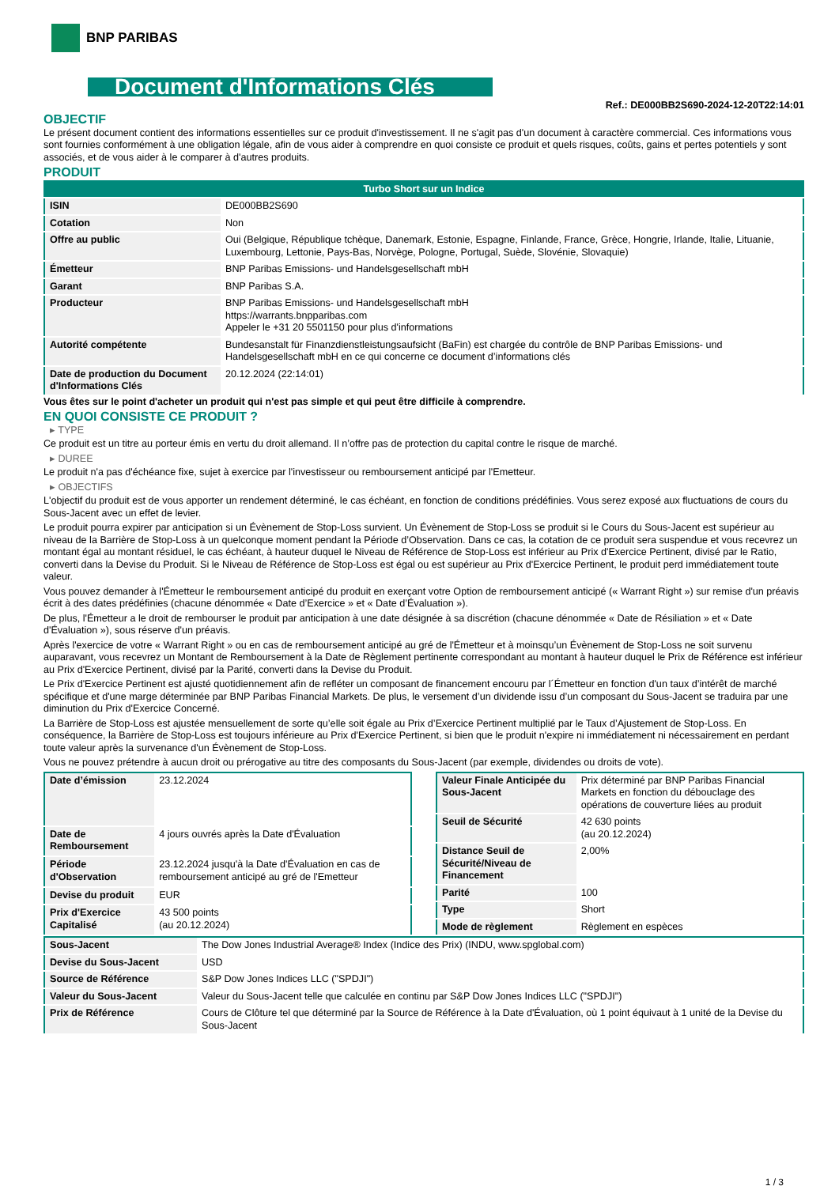BNP PARIBAS
Document d'Informations Clés
Ref.: DE000BB2S690-2024-12-20T22:14:01
OBJECTIF
Le présent document contient des informations essentielles sur ce produit d'investissement. Il ne s'agit pas d'un document à caractère commercial. Ces informations vous sont fournies conformément à une obligation légale, afin de vous aider à comprendre en quoi consiste ce produit et quels risques, coûts, gains et pertes potentiels y sont associés, et de vous aider à le comparer à d'autres produits.
PRODUIT
| Turbo Short sur un Indice | |
| ISIN | DE000BB2S690 |
| Cotation | Non |
| Offre au public | Oui (Belgique, République tchèque, Danemark, Estonie, Espagne, Finlande, France, Grèce, Hongrie, Irlande, Italie, Lituanie, Luxembourg, Lettonie, Pays-Bas, Norvège, Pologne, Portugal, Suède, Slovénie, Slovaquie) |
| Émetteur | BNP Paribas Emissions- und Handelsgesellschaft mbH |
| Garant | BNP Paribas S.A. |
| Producteur | BNP Paribas Emissions- und Handelsgesellschaft mbH https://warrants.bnpparibas.com Appeler le +31 20 5501150 pour plus d'informations |
| Autorité compétente | Bundesanstalt für Finanzdienstleistungsaufsicht (BaFin) est chargée du contrôle de BNP Paribas Emissions- und Handelsgesellschaft mbH en ce qui concerne ce document d’informations clés |
| Date de production du Document d'Informations Clés | 20.12.2024 (22:14:01) |
Vous êtes sur le point d'acheter un produit qui n'est pas simple et qui peut être difficile à comprendre.
EN QUOI CONSISTE CE PRODUIT ?
▸ TYPE
Ce produit est un titre au porteur émis en vertu du droit allemand. Il n’offre pas de protection du capital contre le risque de marché.
▸ DUREE
Le produit n'a pas d'échéance fixe, sujet à exercice par l'investisseur ou remboursement anticipé par l'Emetteur.
▸ OBJECTIFS
L'objectif du produit est de vous apporter un rendement déterminé, le cas échéant, en fonction de conditions prédéfinies. Vous serez exposé aux fluctuations de cours du Sous-Jacent avec un effet de levier.
Le produit pourra expirer par anticipation si un Évènement de Stop-Loss survient. Un Évènement de Stop-Loss se produit si le Cours du Sous-Jacent est supérieur au niveau de la Barrière de Stop-Loss à un quelconque moment pendant la Période d’Observation. Dans ce cas, la cotation de ce produit sera suspendue et vous recevrez un montant égal au montant résiduel, le cas échéant, à hauteur duquel le Niveau de Référence de Stop-Loss est inférieur au Prix d'Exercice Pertinent, divisé par le Ratio, converti dans la Devise du Produit. Si le Niveau de Référence de Stop-Loss est égal ou est supérieur au Prix d'Exercice Pertinent, le produit perd immédiatement toute valeur.
Vous pouvez demander à l'Émetteur le remboursement anticipé du produit en exerçant votre Option de remboursement anticipé (« Warrant Right ») sur remise d'un préavis écrit à des dates prédéfinies (chacune dénommée « Date d’Exercice » et « Date d’Évaluation »).
De plus, l'Émetteur a le droit de rembourser le produit par anticipation à une date désignée à sa discrétion (chacune dénommée « Date de Résiliation » et « Date d'Évaluation »), sous réserve d'un préavis.
Après l'exercice de votre « Warrant Right » ou en cas de remboursement anticipé au gré de l'Émetteur et à moinsqu’un Évènement de Stop-Loss ne soit survenu auparavant, vous recevrez un Montant de Remboursement à la Date de Règlement pertinente correspondant au montant à hauteur duquel le Prix de Référence est inférieur au Prix d'Exercice Pertinent, divisé par la Parité, converti dans la Devise du Produit.
Le Prix d'Exercice Pertinent est ajusté quotidiennement afin de refléter un composant de financement encouru par l´Émetteur en fonction d'un taux d’intérêt de marché spécifique et d'une marge déterminée par BNP Paribas Financial Markets. De plus, le versement d’un dividende issu d’un composant du Sous-Jacent se traduira par une diminution du Prix d'Exercice Concerné.
La Barrière de Stop-Loss est ajustée mensuellement de sorte qu’elle soit égale au Prix d’Exercice Pertinent multiplié par le Taux d’Ajustement de Stop-Loss. En conséquence, la Barrière de Stop-Loss est toujours inférieure au Prix d'Exercice Pertinent, si bien que le produit n'expire ni immédiatement ni nécessairement en perdant toute valeur après la survenance d'un Évènement de Stop-Loss.
Vous ne pouvez prétendre à aucun droit ou prérogative au titre des composants du Sous-Jacent (par exemple, dividendes ou droits de vote).
| Date d’émission | 23.12.2024 |
| Date de Remboursement | 4 jours ouvrés après la Date d'Évaluation |
| Période d'Observation | 23.12.2024 jusqu'à la Date d'Évaluation en cas de remboursement anticipé au gré de l'Emetteur |
| Devise du produit | EUR |
| Prix d'Exercice Capitalisé | 43 500 points (au 20.12.2024) |
| Valeur Finale Anticipée du Sous-Jacent | Prix déterminé par BNP Paribas Financial Markets en fonction du débouclage des opérations de couverture liées au produit |
| Seuil de Sécurité | 42 630 points (au 20.12.2024) |
| Distance Seuil de Sécurité/Niveau de Financement | 2,00% |
| Parité | 100 |
| Type | Short |
| Mode de règlement | Règlement en espèces |
| Sous-Jacent | The Dow Jones Industrial Average® Index (Indice des Prix) (INDU, www.spglobal.com) |
| Devise du Sous-Jacent | USD |
| Source de Référence | S&P Dow Jones Indices LLC ("SPDJI") |
| Valeur du Sous-Jacent | Valeur du Sous-Jacent telle que calculée en continu par S&P Dow Jones Indices LLC ("SPDJI") |
| Prix de Référence | Cours de Clôture tel que déterminé par la Source de Référence à la Date d'Évaluation, où 1 point équivaut à 1 unité de la Devise du Sous-Jacent |
1 / 3